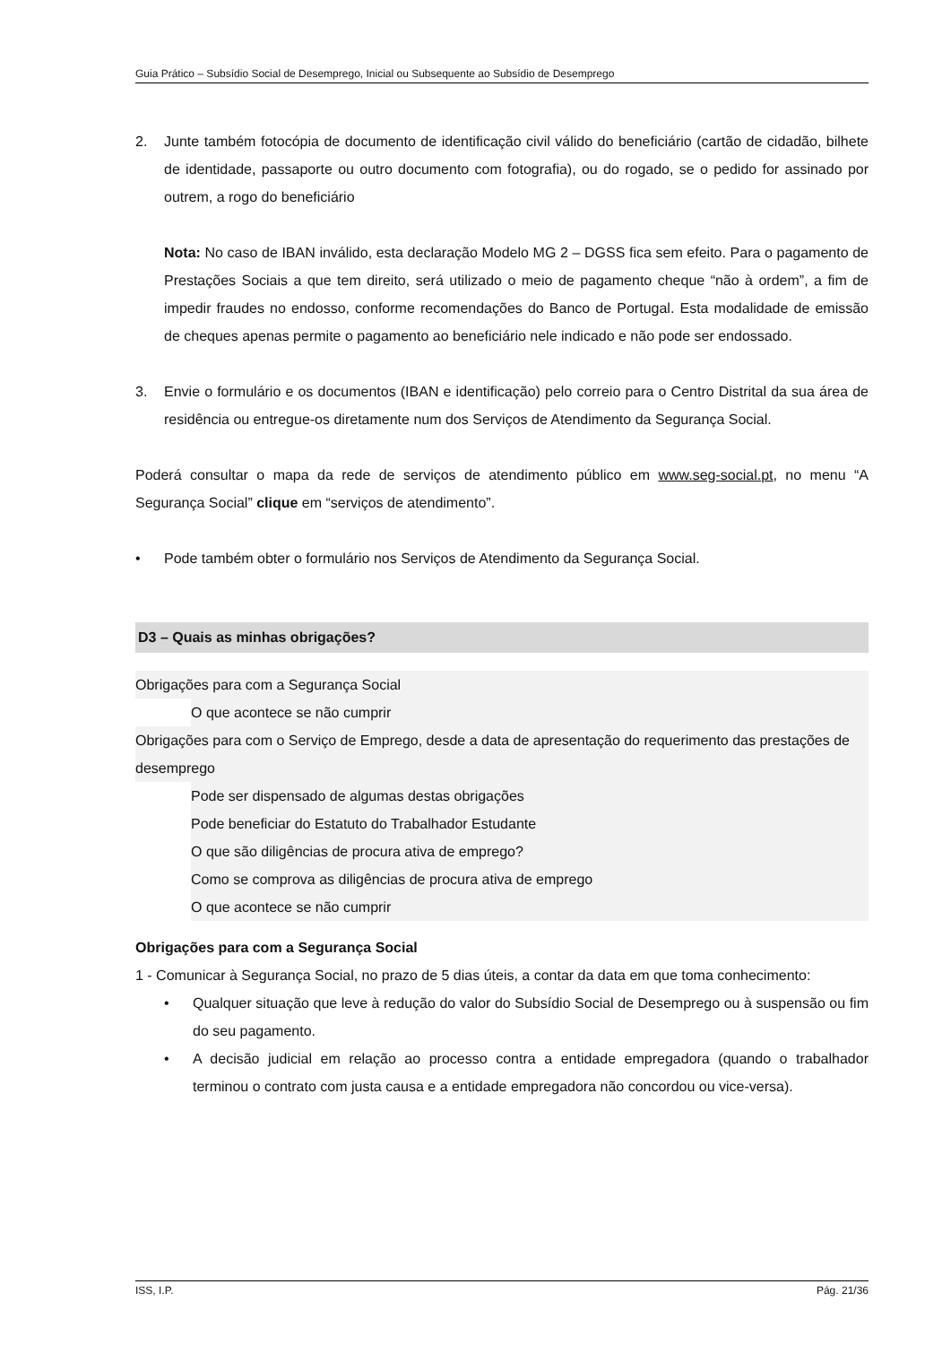Guia Prático – Subsídio Social de Desemprego, Inicial ou Subsequente ao Subsídio de Desemprego
2. Junte também fotocópia de documento de identificação civil válido do beneficiário (cartão de cidadão, bilhete de identidade, passaporte ou outro documento com fotografia), ou do rogado, se o pedido for assinado por outrem, a rogo do beneficiário
Nota: No caso de IBAN inválido, esta declaração Modelo MG 2 – DGSS fica sem efeito. Para o pagamento de Prestações Sociais a que tem direito, será utilizado o meio de pagamento cheque “não à ordem”, a fim de impedir fraudes no endosso, conforme recomendações do Banco de Portugal. Esta modalidade de emissão de cheques apenas permite o pagamento ao beneficiário nele indicado e não pode ser endossado.
3. Envie o formulário e os documentos (IBAN e identificação) pelo correio para o Centro Distrital da sua área de residência ou entregue-os diretamente num dos Serviços de Atendimento da Segurança Social.
Poderá consultar o mapa da rede de serviços de atendimento público em www.seg-social.pt, no menu “A Segurança Social” clique em “serviços de atendimento”.
• Pode também obter o formulário nos Serviços de Atendimento da Segurança Social.
D3 – Quais as minhas obrigações?
Obrigações para com a Segurança Social
O que acontece se não cumprir
Obrigações para com o Serviço de Emprego, desde a data de apresentação do requerimento das prestações de desemprego
Pode ser dispensado de algumas destas obrigações
Pode beneficiar do Estatuto do Trabalhador Estudante
O que são diligências de procura ativa de emprego?
Como se comprova as diligências de procura ativa de emprego
O que acontece se não cumprir
Obrigações para com a Segurança Social
1 - Comunicar à Segurança Social, no prazo de 5 dias úteis, a contar da data em que toma conhecimento:
• Qualquer situação que leve à redução do valor do Subsídio Social de Desemprego ou à suspensão ou fim do seu pagamento.
• A decisão judicial em relação ao processo contra a entidade empregadora (quando o trabalhador terminou o contrato com justa causa e a entidade empregadora não concordou ou vice-versa).
ISS, I.P. Pág. 21/36